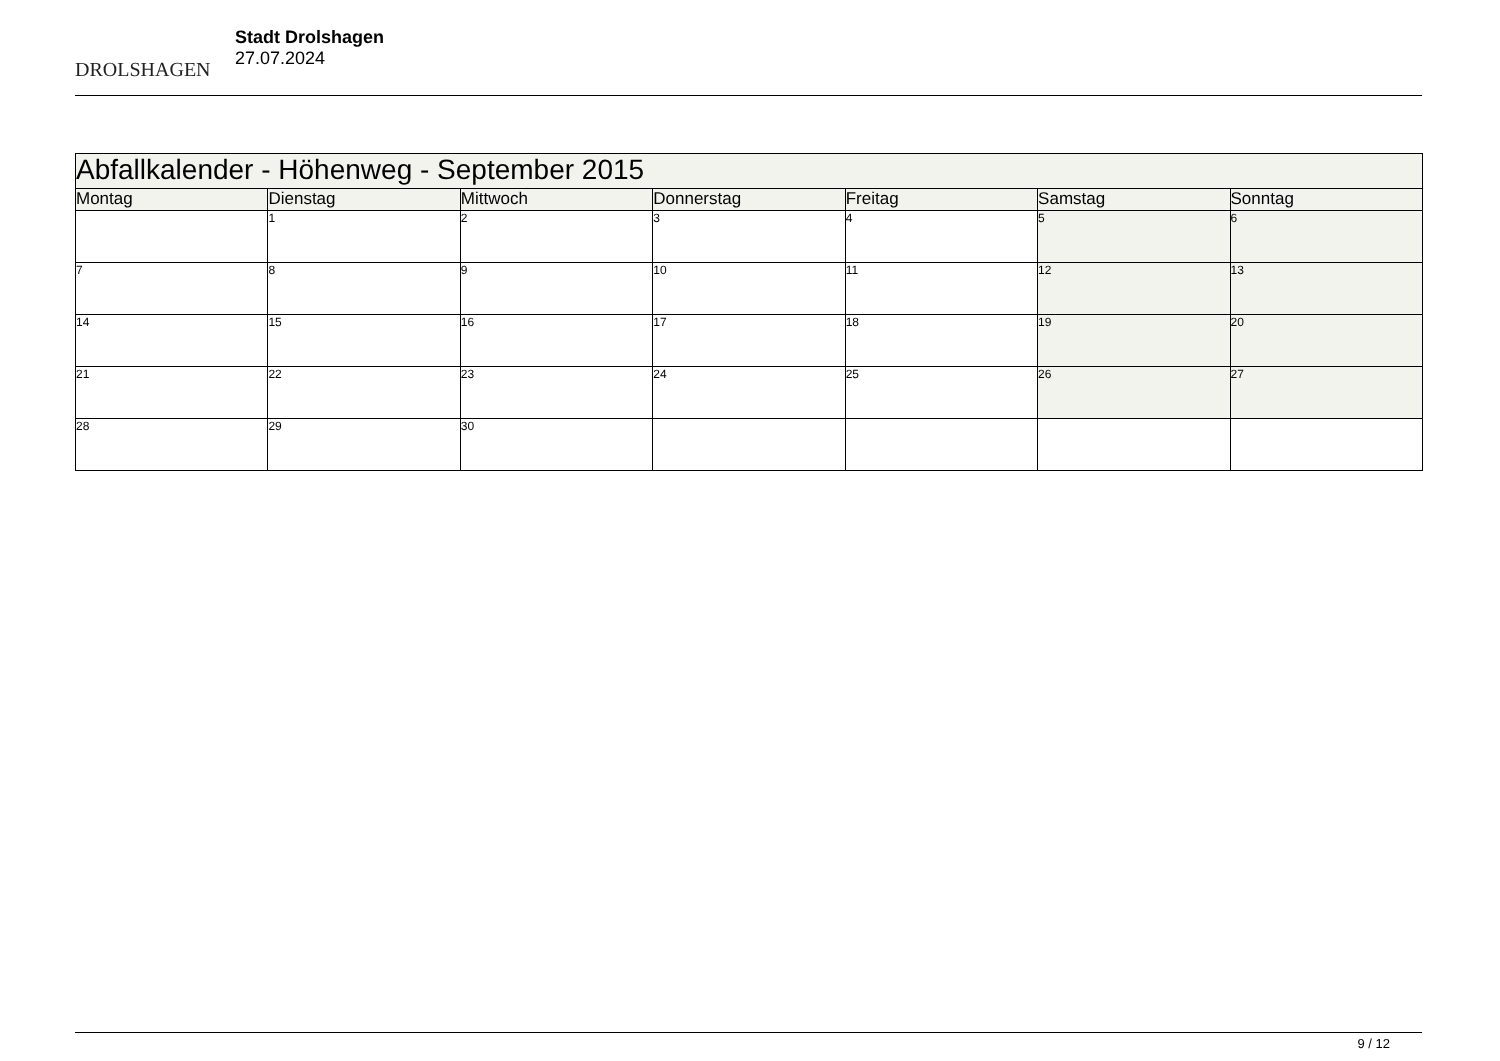DROLSHAGEN
Stadt Drolshagen
27.07.2024
| Abfallkalender - Höhenweg - September 2015 | | | | | | |
| --- | --- | --- | --- | --- | --- | --- |
| Montag | Dienstag | Mittwoch | Donnerstag | Freitag | Samstag | Sonntag |
| | 1 | 2 | 3 | 4 | 5 | 6 |
| 7 | 8 | 9 | 10 | 11 | 12 | 13 |
| 14 | 15 | 16 | 17 | 18 | 19 | 20 |
| 21 | 22 | 23 | 24 | 25 | 26 | 27 |
| 28 | 29 | 30 | | | | |
9 / 12